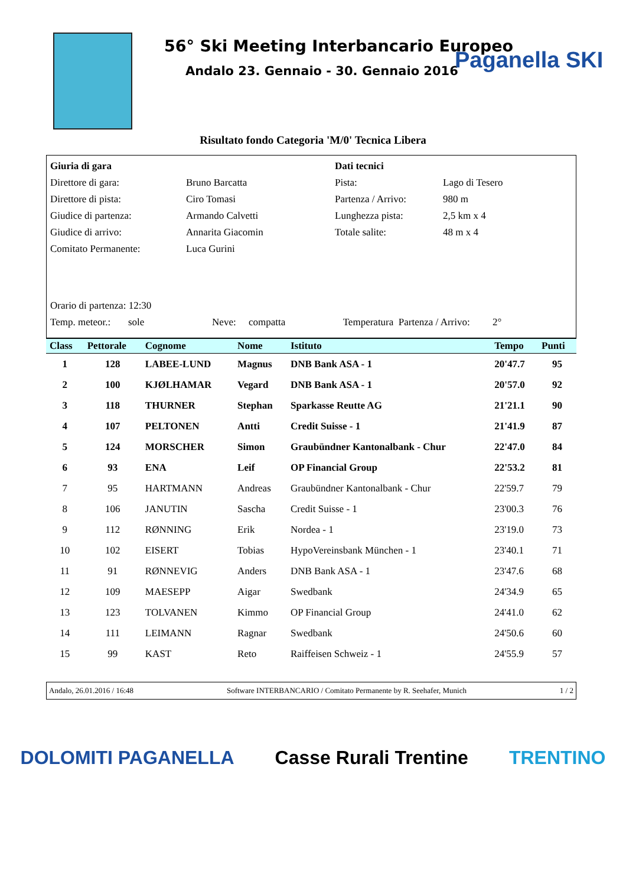56° Ski Meeting Interbancario Europeo
Andalo 23. Gennaio - 30. Gennaio 2016
Paganella SKI
Risultato fondo Categoria 'M/0' Tecnica Libera
| Giuria di gara | | Dati tecnici | |
| Direttore di gara: | Bruno Barcatta | Pista: | Lago di Tesero |
| Direttore di pista: | Ciro Tomasi | Partenza / Arrivo: | 980 m |
| Giudice di partenza: | Armando Calvetti | Lunghezza pista: | 2,5 km x 4 |
| Giudice di arrivo: | Annarita Giacomin | Totale salite: | 48 m x 4 |
| Comitato Permanente: | Luca Gurini | | |
| Orario di partenza: 12:30 | | | |
| Temp. meteor.: sole Neve: compatta Temperatura Partenza / Arrivo: 2° | | | |
| Class | Pettorale | Cognome | Nome | Istituto | Tempo | Punti |
| --- | --- | --- | --- | --- | --- | --- |
| 1 | 128 | LABEE-LUND | Magnus | DNB Bank ASA - 1 | 20'47.7 | 95 |
| 2 | 100 | KJØLHAMAR | Vegard | DNB Bank ASA - 1 | 20'57.0 | 92 |
| 3 | 118 | THURNER | Stephan | Sparkasse Reutte AG | 21'21.1 | 90 |
| 4 | 107 | PELTONEN | Antti | Credit Suisse - 1 | 21'41.9 | 87 |
| 5 | 124 | MORSCHER | Simon | Graubündner Kantonalbank - Chur | 22'47.0 | 84 |
| 6 | 93 | ENA | Leif | OP Financial Group | 22'53.2 | 81 |
| 7 | 95 | HARTMANN | Andreas | Graubündner Kantonalbank - Chur | 22'59.7 | 79 |
| 8 | 106 | JANUTIN | Sascha | Credit Suisse - 1 | 23'00.3 | 76 |
| 9 | 112 | RØNNING | Erik | Nordea - 1 | 23'19.0 | 73 |
| 10 | 102 | EISERT | Tobias | HypoVereinsbank München - 1 | 23'40.1 | 71 |
| 11 | 91 | RØNNEVIG | Anders | DNB Bank ASA - 1 | 23'47.6 | 68 |
| 12 | 109 | MAESEPP | Aigar | Swedbank | 24'34.9 | 65 |
| 13 | 123 | TOLVANEN | Kimmo | OP Financial Group | 24'41.0 | 62 |
| 14 | 111 | LEIMANN | Ragnar | Swedbank | 24'50.6 | 60 |
| 15 | 99 | KAST | Reto | Raiffeisen Schweiz - 1 | 24'55.9 | 57 |
Andalo, 26.01.2016 / 16:48 Software INTERBANCARIO / Comitato Permanente by R. Seehafer, Munich 1 / 2
DOLOMITI PAGANELLA Casse Rurali Trentine TRENTINO